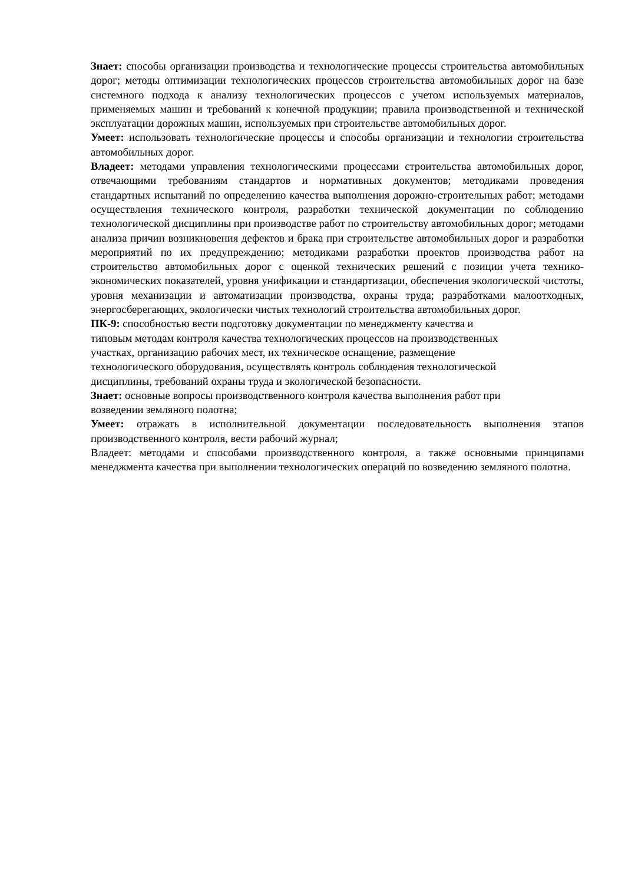Знает: способы организации производства и технологические процессы строительства автомобильных дорог; методы оптимизации технологических процессов строительства автомобильных дорог на базе системного подхода к анализу технологических процессов с учетом используемых материалов, применяемых машин и требований к конечной продукции; правила производственной и технической эксплуатации дорожных машин, используемых при строительстве автомобильных дорог.
Умеет: использовать технологические процессы и способы организации и технологии строительства автомобильных дорог.
Владеет: методами управления технологическими процессами строительства автомобильных дорог, отвечающими требованиям стандартов и нормативных документов; методиками проведения стандартных испытаний по определению качества выполнения дорожно-строительных работ; методами осуществления технического контроля, разработки технической документации по соблюдению технологической дисциплины при производстве работ по строительству автомобильных дорог; методами анализа причин возникновения дефектов и брака при строительстве автомобильных дорог и разработки мероприятий по их предупреждению; методиками разработки проектов производства работ на строительство автомобильных дорог с оценкой технических решений с позиции учета технико-экономических показателей, уровня унификации и стандартизации, обеспечения экологической чистоты, уровня механизации и автоматизации производства, охраны труда; разработками малоотходных, энергосберегающих, экологически чистых технологий строительства автомобильных дорог.
ПК-9: способностью вести подготовку документации по менеджменту качества и
типовым методам контроля качества технологических процессов на производственных
участках, организацию рабочих мест, их техническое оснащение, размещение
технологического оборудования, осуществлять контроль соблюдения технологической
дисциплины, требований охраны труда и экологической безопасности.
Знает: основные вопросы производственного контроля качества выполнения работ при
возведении земляного полотна;
Умеет: отражать в исполнительной документации последовательность выполнения этапов производственного контроля, вести рабочий журнал;
Владеет: методами и способами производственного контроля, а также основными принципами менеджмента качества при выполнении технологических операций по возведению земляного полотна.